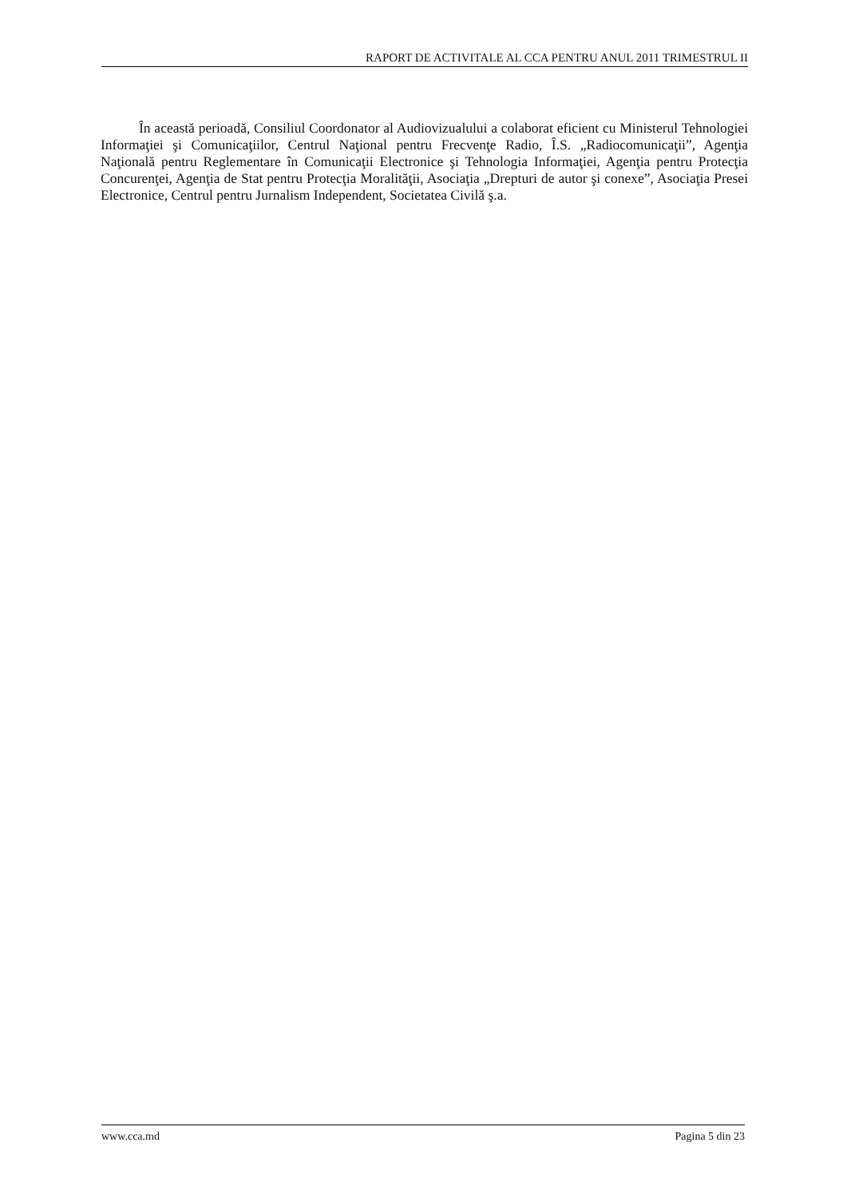RAPORT DE ACTIVITALE AL CCA PENTRU ANUL 2011 TRIMESTRUL II
În această perioadă, Consiliul Coordonator al Audiovizualului a colaborat eficient cu Ministerul Tehnologiei Informaţiei şi Comunicaţiilor, Centrul Naţional pentru Frecvenţe Radio, Î.S. „Radiocomunicaţii”, Agenţia Naţională pentru Reglementare în Comunicaţii Electronice şi Tehnologia Informaţiei, Agenţia pentru Protecţia Concurenţei, Agenţia de Stat pentru Protecţia Moralităţii, Asociaţia „Drepturi de autor şi conexe”, Asociaţia Presei Electronice, Centrul pentru Jurnalism Independent, Societatea Civilă ş.a.
www.cca.md Pagina 5 din 23